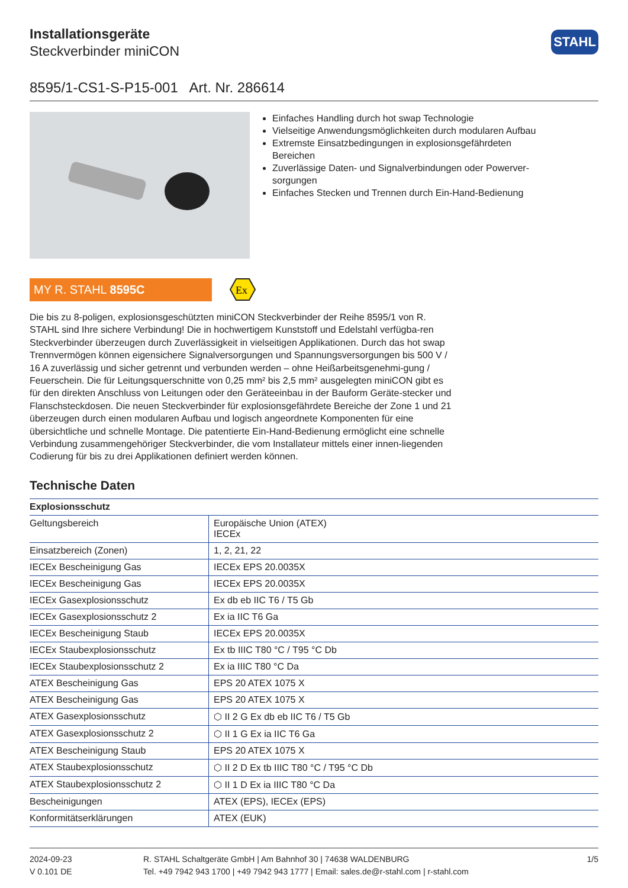Installationsgeräte
Steckverbinder miniCON
STAHL
8595/1-CS1-S-P15-001 Art. Nr. 286614
Einfaches Handling durch hot swap Technologie
Vielseitige Anwendungsmöglichkeiten durch modularen Aufbau
Extremste Einsatzbedingungen in explosionsgefährdeten Bereichen
Zuverlässige Daten- und Signalverbindungen oder Powerver-sorgungen
Einfaches Stecken und Trennen durch Ein-Hand-Bedienung
MY R. STAHL 8595C
Ex
Die bis zu 8-poligen, explosionsgeschützten miniCON Steckverbinder der Reihe 8595/1 von R. STAHL sind Ihre sichere Verbindung! Die in hochwertigem Kunststoff und Edelstahl verfügba-ren Steckverbinder überzeugen durch Zuverlässigkeit in vielseitigen Applikationen. Durch das hot swap Trennvermögen können eigensichere Signalversorgungen und Spannungsversorgungen bis 500 V / 16 A zuverlässig und sicher getrennt und verbunden werden – ohne Heißarbeitsgenehmi-gung / Feuerschein. Die für Leitungsquerschnitte von 0,25 mm² bis 2,5 mm² ausgelegten miniCON gibt es für den direkten Anschluss von Leitungen oder den Geräteeinbau in der Bauform Geräte-stecker und Flanschsteckdosen. Die neuen Steckverbinder für explosionsgefährdete Bereiche der Zone 1 und 21 überzeugen durch einen modularen Aufbau und logisch angeordnete Komponenten für eine übersichtliche und schnelle Montage. Die patentierte Ein-Hand-Bedienung ermöglicht eine schnelle Verbindung zusammengehöriger Steckverbinder, die vom Installateur mittels einer innen-liegenden Codierung für bis zu drei Applikationen definiert werden können.
Technische Daten
| Explosionsschutz | |
| --- | --- |
| Geltungsbereich | Europäische Union (ATEX) IECEx |
| Einsatzbereich (Zonen) | 1, 2, 21, 22 |
| IECEx Bescheinigung Gas | IECEx EPS 20.0035X |
| IECEx Bescheinigung Gas | IECEx EPS 20.0035X |
| IECEx Gasexplosionsschutz | Ex db eb IIC T6 / T5 Gb |
| IECEx Gasexplosionsschutz 2 | Ex ia IIC T6 Ga |
| IECEx Bescheinigung Staub | IECEx EPS 20.0035X |
| IECEx Staubexplosionsschutz | Ex tb IIIC T80 °C / T95 °C Db |
| IECEx Staubexplosionsschutz 2 | Ex ia IIIC T80 °C Da |
| ATEX Bescheinigung Gas | EPS 20 ATEX 1075 X |
| ATEX Bescheinigung Gas | EPS 20 ATEX 1075 X |
| ATEX Gasexplosionsschutz | ⬡ II 2 G Ex db eb IIC T6 / T5 Gb |
| ATEX Gasexplosionsschutz 2 | ⬡ II 1 G Ex ia IIC T6 Ga |
| ATEX Bescheinigung Staub | EPS 20 ATEX 1075 X |
| ATEX Staubexplosionsschutz | ⬡ II 2 D Ex tb IIIC T80 °C / T95 °C Db |
| ATEX Staubexplosionsschutz 2 | ⬡ II 1 D Ex ia IIIC T80 °C Da |
| Bescheinigungen | ATEX (EPS), IECEx (EPS) |
| Konformitätserklärungen | ATEX (EUK) |
2024-09-23
V 0.101 DE
R. STAHL Schaltgeräte GmbH | Am Bahnhof 30 | 74638 WALDENBURG
Tel. +49 7942 943 1700 | +49 7942 943 1777 | Email: sales.de@r-stahl.com | r-stahl.com
1/5